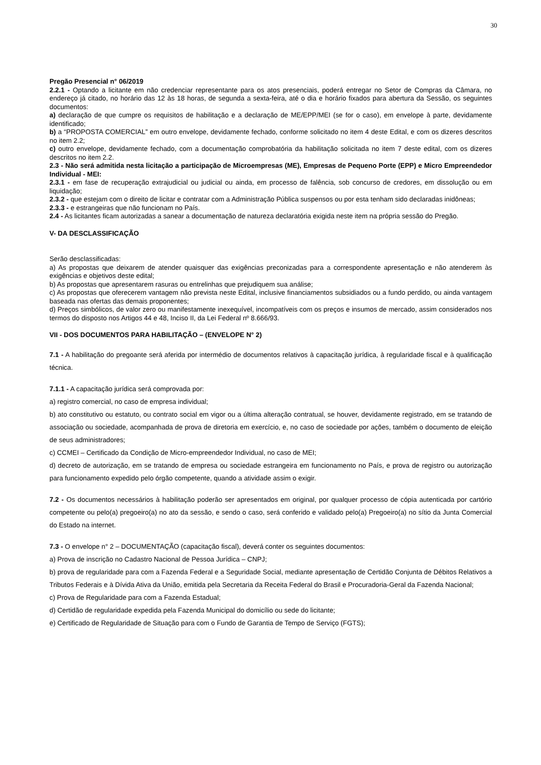30
Pregão Presencial n° 06/2019
2.2.1 - Optando a licitante em não credenciar representante para os atos presenciais, poderá entregar no Setor de Compras da Câmara, no endereço já citado, no horário das 12 às 18 horas, de segunda a sexta-feira, até o dia e horário fixados para abertura da Sessão, os seguintes documentos:
a) declaração de que cumpre os requisitos de habilitação e a declaração de ME/EPP/MEI (se for o caso), em envelope à parte, devidamente identificado;
b) a “PROPOSTA COMERCIAL” em outro envelope, devidamente fechado, conforme solicitado no item 4 deste Edital, e com os dizeres descritos no item 2.2;
c) outro envelope, devidamente fechado, com a documentação comprobatória da habilitação solicitada no item 7 deste edital, com os dizeres descritos no item 2.2.
2.3 - Não será admitida nesta licitação a participação de Microempresas (ME), Empresas de Pequeno Porte (EPP) e Micro Empreendedor Individual - MEI:
2.3.1 - em fase de recuperação extrajudicial ou judicial ou ainda, em processo de falência, sob concurso de credores, em dissolução ou em liquidação;
2.3.2 - que estejam com o direito de licitar e contratar com a Administração Pública suspensos ou por esta tenham sido declaradas inidôneas;
2.3.3 - e estrangeiras que não funcionam no País.
2.4 - As licitantes ficam autorizadas a sanear a documentação de natureza declaratória exigida neste item na própria sessão do Pregão.
V- DA DESCLASSIFICAÇÃO
Serão desclassificadas:
a) As propostas que deixarem de atender quaisquer das exigências preconizadas para a correspondente apresentação e não atenderem às exigências e objetivos deste edital;
b) As propostas que apresentarem rasuras ou entrelinhas que prejudiquem sua análise;
c) As propostas que oferecerem vantagem não prevista neste Edital, inclusive financiamentos subsidiados ou a fundo perdido, ou ainda vantagem baseada nas ofertas das demais proponentes;
d) Preços simbólicos, de valor zero ou manifestamente inexequível, incompatíveis com os preços e insumos de mercado, assim considerados nos termos do disposto nos Artigos 44 e 48, Inciso II, da Lei Federal nº 8.666/93.
VII - DOS DOCUMENTOS PARA HABILITAÇÃO – (ENVELOPE N° 2)
7.1 - A habilitação do pregoante será aferida por intermédio de documentos relativos à capacitação jurídica, à regularidade fiscal e à qualificação técnica.
7.1.1 - A capacitação jurídica será comprovada por:
a) registro comercial, no caso de empresa individual;
b) ato constitutivo ou estatuto, ou contrato social em vigor ou a última alteração contratual, se houver, devidamente registrado, em se tratando de associação ou sociedade, acompanhada de prova de diretoria em exercício, e, no caso de sociedade por ações, também o documento de eleição de seus administradores;
c) CCMEI – Certificado da Condição de Micro-empreendedor Individual, no caso de MEI;
d) decreto de autorização, em se tratando de empresa ou sociedade estrangeira em funcionamento no País, e prova de registro ou autorização para funcionamento expedido pelo órgão competente, quando a atividade assim o exigir.
7.2 - Os documentos necessários à habilitação poderão ser apresentados em original, por qualquer processo de cópia autenticada por cartório competente ou pelo(a) pregoeiro(a) no ato da sessão, e sendo o caso, será conferido e validado pelo(a) Pregoeiro(a) no sítio da Junta Comercial do Estado na internet.
7.3 - O envelope n° 2 – DOCUMENTAÇÃO (capacitação fiscal), deverá conter os seguintes documentos:
a) Prova de inscrição no Cadastro Nacional de Pessoa Jurídica – CNPJ;
b) prova de regularidade para com a Fazenda Federal e a Seguridade Social, mediante apresentação de Certidão Conjunta de Débitos Relativos a Tributos Federais e à Dívida Ativa da União, emitida pela Secretaria da Receita Federal do Brasil e Procuradoria-Geral da Fazenda Nacional;
c) Prova de Regularidade para com a Fazenda Estadual;
d) Certidão de regularidade expedida pela Fazenda Municipal do domicílio ou sede do licitante;
e) Certificado de Regularidade de Situação para com o Fundo de Garantia de Tempo de Serviço (FGTS);